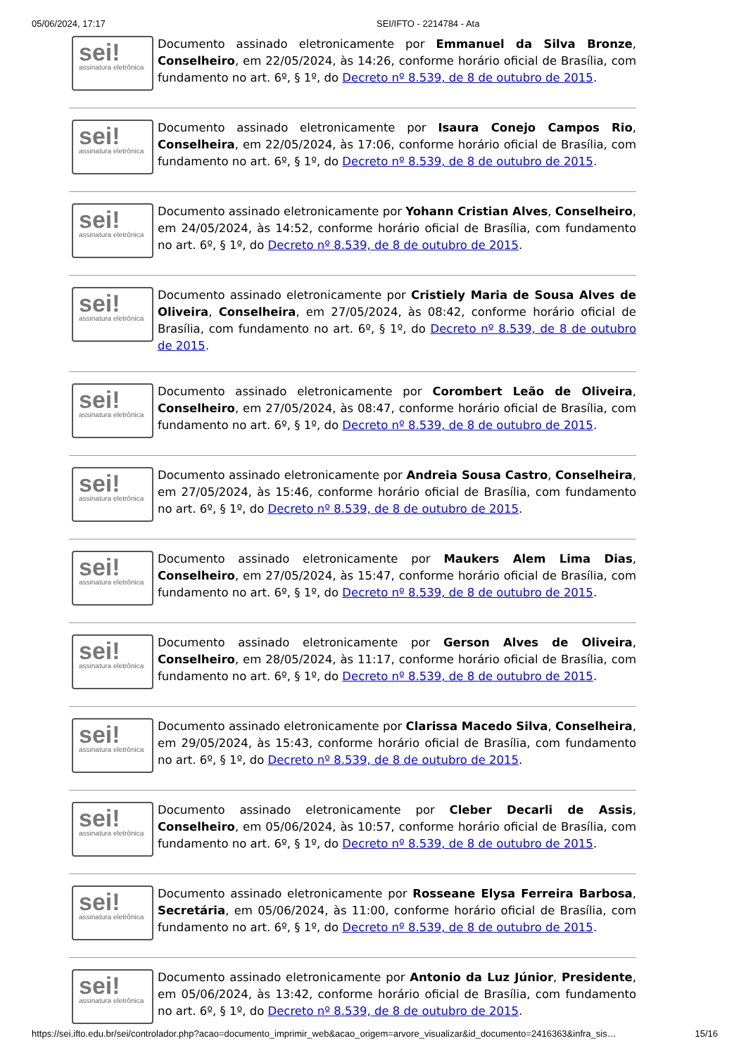05/06/2024, 17:17 SEI/IFTO - 2214784 - Ata
sei!
assinatura eletrônica
Documento assinado eletronicamente por Emmanuel da Silva Bronze, Conselheiro, em 22/05/2024, às 14:26, conforme horário oficial de Brasília, com fundamento no art. 6º, § 1º, do Decreto nº 8.539, de 8 de outubro de 2015.
sei!
assinatura eletrônica
Documento assinado eletronicamente por Isaura Conejo Campos Rio, Conselheira, em 22/05/2024, às 17:06, conforme horário oficial de Brasília, com fundamento no art. 6º, § 1º, do Decreto nº 8.539, de 8 de outubro de 2015.
sei!
assinatura eletrônica
Documento assinado eletronicamente por Yohann Cristian Alves, Conselheiro, em 24/05/2024, às 14:52, conforme horário oficial de Brasília, com fundamento no art. 6º, § 1º, do Decreto nº 8.539, de 8 de outubro de 2015.
sei!
assinatura eletrônica
Documento assinado eletronicamente por Cristiely Maria de Sousa Alves de Oliveira, Conselheira, em 27/05/2024, às 08:42, conforme horário oficial de Brasília, com fundamento no art. 6º, § 1º, do Decreto nº 8.539, de 8 de outubro de 2015.
sei!
assinatura eletrônica
Documento assinado eletronicamente por Corombert Leão de Oliveira, Conselheiro, em 27/05/2024, às 08:47, conforme horário oficial de Brasília, com fundamento no art. 6º, § 1º, do Decreto nº 8.539, de 8 de outubro de 2015.
sei!
assinatura eletrônica
Documento assinado eletronicamente por Andreia Sousa Castro, Conselheira, em 27/05/2024, às 15:46, conforme horário oficial de Brasília, com fundamento no art. 6º, § 1º, do Decreto nº 8.539, de 8 de outubro de 2015.
sei!
assinatura eletrônica
Documento assinado eletronicamente por Maukers Alem Lima Dias, Conselheiro, em 27/05/2024, às 15:47, conforme horário oficial de Brasília, com fundamento no art. 6º, § 1º, do Decreto nº 8.539, de 8 de outubro de 2015.
sei!
assinatura eletrônica
Documento assinado eletronicamente por Gerson Alves de Oliveira, Conselheiro, em 28/05/2024, às 11:17, conforme horário oficial de Brasília, com fundamento no art. 6º, § 1º, do Decreto nº 8.539, de 8 de outubro de 2015.
sei!
assinatura eletrônica
Documento assinado eletronicamente por Clarissa Macedo Silva, Conselheira, em 29/05/2024, às 15:43, conforme horário oficial de Brasília, com fundamento no art. 6º, § 1º, do Decreto nº 8.539, de 8 de outubro de 2015.
sei!
assinatura eletrônica
Documento assinado eletronicamente por Cleber Decarli de Assis, Conselheiro, em 05/06/2024, às 10:57, conforme horário oficial de Brasília, com fundamento no art. 6º, § 1º, do Decreto nº 8.539, de 8 de outubro de 2015.
sei!
assinatura eletrônica
Documento assinado eletronicamente por Rosseane Elysa Ferreira Barbosa, Secretária, em 05/06/2024, às 11:00, conforme horário oficial de Brasília, com fundamento no art. 6º, § 1º, do Decreto nº 8.539, de 8 de outubro de 2015.
sei!
assinatura eletrônica
Documento assinado eletronicamente por Antonio da Luz Júnior, Presidente, em 05/06/2024, às 13:42, conforme horário oficial de Brasília, com fundamento no art. 6º, § 1º, do Decreto nº 8.539, de 8 de outubro de 2015.
https://sei.ifto.edu.br/sei/controlador.php?acao=documento_imprimir_web&acao_origem=arvore_visualizar&id_documento=2416363&infra_sis… 15/16